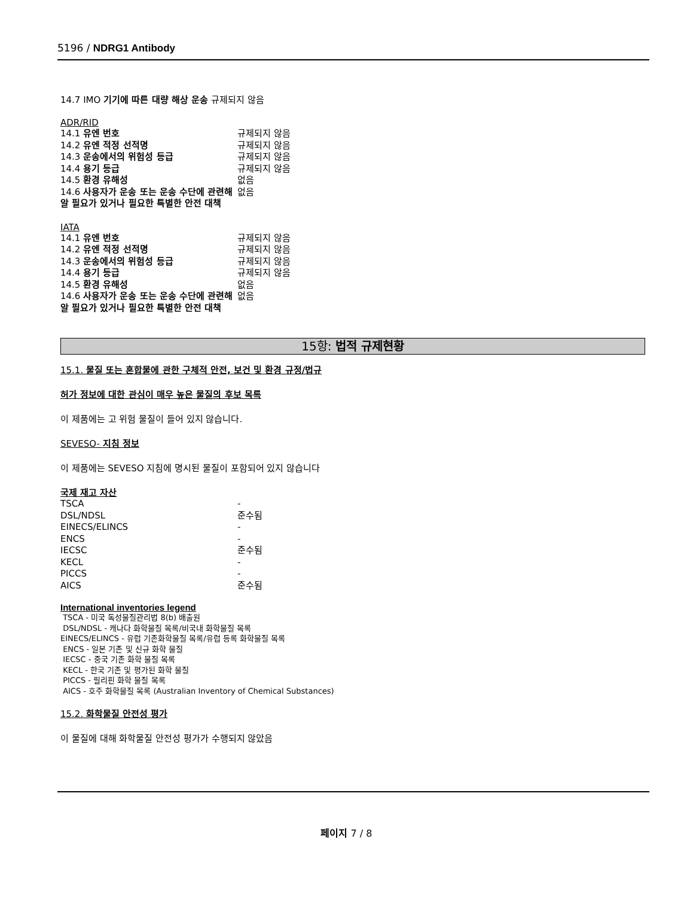5196 / NDRG1 Antibody
14.7 IMO 기기에 따른 대량 해상 운송 규제되지 않음
ADR/RID
| 14.1 유엔 번호 | 규제되지 않음 |
| 14.2 유엔 적정 선적명 | 규제되지 않음 |
| 14.3 운송에서의 위험성 등급 | 규제되지 않음 |
| 14.4 용기 등급 | 규제되지 않음 |
| 14.5 환경 유해성 | 없음 |
| 14.6 사용자가 운송 또는 운송 수단에 관련해 알 필요가 있거나 필요한 특별한 안전 대책 | 없음 |
IATA
| 14.1 유엔 번호 | 규제되지 않음 |
| 14.2 유엔 적정 선적명 | 규제되지 않음 |
| 14.3 운송에서의 위험성 등급 | 규제되지 않음 |
| 14.4 용기 등급 | 규제되지 않음 |
| 14.5 환경 유해성 | 없음 |
| 14.6 사용자가 운송 또는 운송 수단에 관련해 알 필요가 있거나 필요한 특별한 안전 대책 | 없음 |
15항: 법적 규제현황
15.1. 물질 또는 혼합물에 관한 구체적 안전, 보건 및 환경 규정/법규
허가 정보에 대한 관심이 매우 높은 물질의 후보 목록
이 제품에는 고 위험 물질이 들어 있지 않습니다.
SEVESO- 지침 정보
이 제품에는 SEVESO 지침에 명시된 물질이 포함되어 있지 않습니다
국제 재고 자산
| TSCA | - |
| DSL/NDSL | 준수됨 |
| EINECS/ELINCS | - |
| ENCS | - |
| IECSC | 준수됨 |
| KECL | - |
| PICCS | - |
| AICS | 준수됨 |
International inventories legend
TSCA - 미국 독성물질관리법 8(b) 배출원
DSL/NDSL - 캐나다 화학물질 목록/비국내 화학물질 목록
EINECS/ELINCS - 유럽 기존화학물질 목록/유럽 등록 화학물질 목록
ENCS - 일본 기존 및 신규 화학 물질
IECSC - 중국 기존 화학 물질 목록
KECL - 한국 기존 및 평가된 화학 물질
PICCS - 필리핀 화학 물질 목록
AICS - 호주 화학물질 목록 (Australian Inventory of Chemical Substances)
15.2. 화학물질 안전성 평가
이 물질에 대해 화학물질 안전성 평가가 수행되지 않았음
페이지 7 / 8